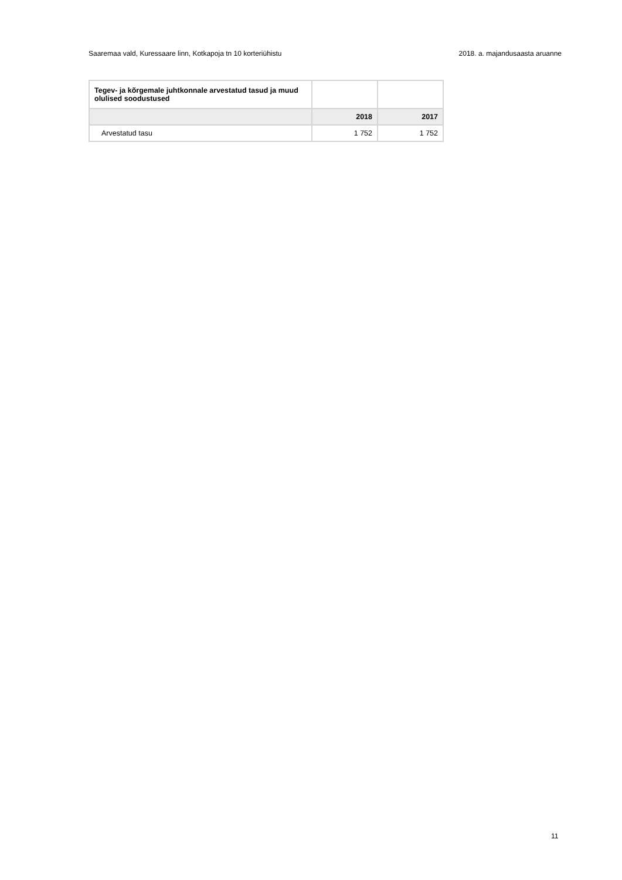Saaremaa vald, Kuressaare linn, Kotkapoja tn 10 korteriühistu 2018. a. majandusaasta aruanne
| Tegev- ja kõrgemale juhtkonnale arvestatud tasud ja muud olulised soodustused | | |
| --- | --- | --- |
| | 2018 | 2017 |
| Arvestatud tasu | 1 752 | 1 752 |
11